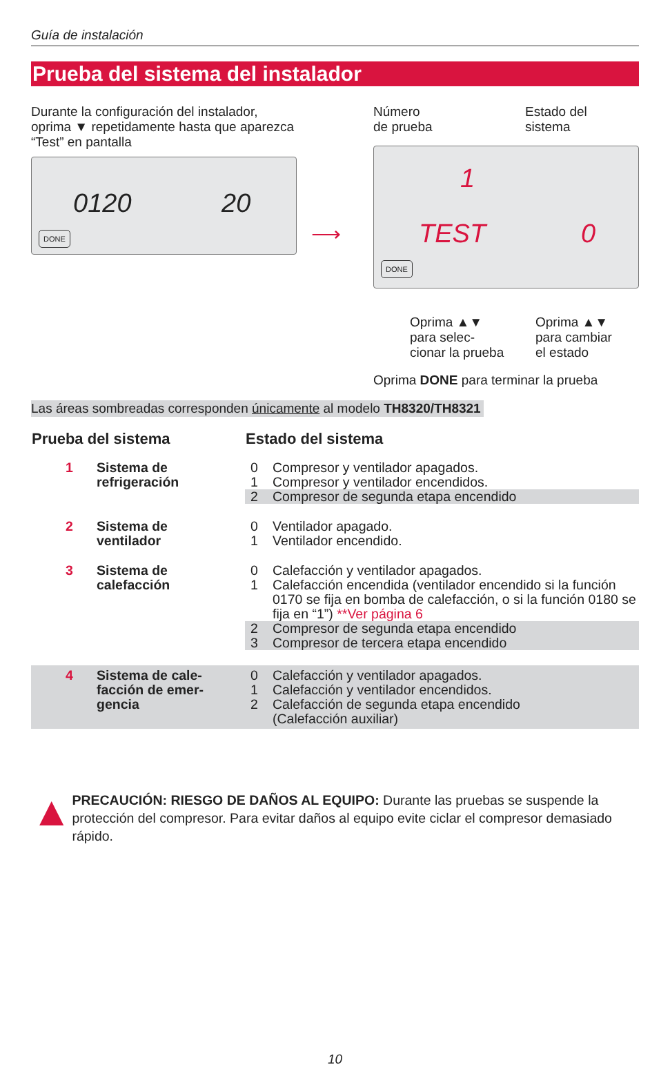Guía de instalación
Prueba del sistema del instalador
Durante la configuración del instalador, oprima ▼ repetidamente hasta que aparezca “Test” en pantalla
0120 20
DONE
⟶
Número
de prueba Estado del
sistema
1
TEST 0
DONE
Oprima ▲▼
para selec-
cionar la prueba Oprima ▲▼
para cambiar
el estado
Oprima DONE para terminar la prueba
Las áreas sombreadas corresponden únicamente al modelo TH8320/TH8321
| Prueba del sistema | | Estado del sistema | |
| --- | --- | --- | --- |
| 1 | Sistema de | 0 | Compresor y ventilador apagados. |
| | refrigeración | 1 | Compresor y ventilador encendidos. |
| | | 2 | Compresor de segunda etapa encendido |
| 2 | Sistema de ventilador | 0 1 | Ventilador apagado. Ventilador encendido. |
| 3 | Sistema de calefacción | 0 1 | Calefacción y ventilador apagados. Calefacción encendida (ventilador encendido si la función 0170 se fija en bomba de calefacción, o si la función 0180 se fija en “1”) **Ver página 6 |
| | | 2 3 | Compresor de segunda etapa encendido Compresor de tercera etapa encendido |
| 4 | Sistema de cale- facción de emer- gencia | 0 1 2 | Calefacción y ventilador apagados. Calefacción y ventilador encendidos. Calefacción de segunda etapa encendido (Calefacción auxiliar) |
▲
PRECAUCIÓN: RIESGO DE DAÑOS AL EQUIPO: Durante las pruebas se suspende la protección del compresor. Para evitar daños al equipo evite ciclar el compresor demasiado rápido.
10